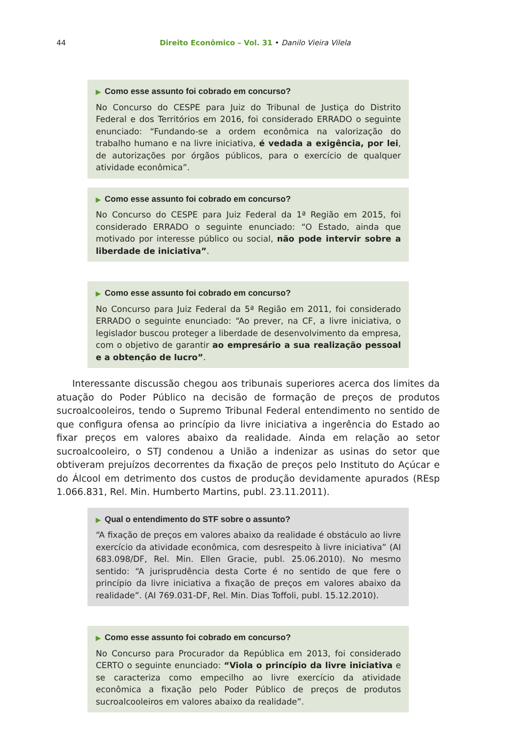44 Direito Econômico – Vol. 31 • Danilo Vieira Vilela
▶ Como esse assunto foi cobrado em concurso?
No Concurso do CESPE para Juiz do Tribunal de Justiça do Distrito Federal e dos Territórios em 2016, foi considerado ERRADO o seguinte enunciado: “Fundando-se a ordem econômica na valorização do trabalho humano e na livre iniciativa, é vedada a exigência, por lei, de autorizações por órgãos públicos, para o exercício de qualquer atividade econômica”.
▶ Como esse assunto foi cobrado em concurso?
No Concurso do CESPE para Juiz Federal da 1ª Região em 2015, foi considerado ERRADO o seguinte enunciado: “O Estado, ainda que motivado por interesse público ou social, não pode intervir sobre a liberdade de iniciativa”.
▶ Como esse assunto foi cobrado em concurso?
No Concurso para Juiz Federal da 5ª Região em 2011, foi considerado ERRADO o seguinte enunciado: “Ao prever, na CF, a livre iniciativa, o legislador buscou proteger a liberdade de desenvolvimento da empresa, com o objetivo de garantir ao empresário a sua realização pessoal e a obtenção de lucro”.
Interessante discussão chegou aos tribunais superiores acerca dos limites da atuação do Poder Público na decisão de formação de preços de produtos sucroalcooleiros, tendo o Supremo Tribunal Federal entendimento no sentido de que configura ofensa ao princípio da livre iniciativa a ingerência do Estado ao fixar preços em valores abaixo da realidade. Ainda em relação ao setor sucroalcooleiro, o STJ condenou a União a indenizar as usinas do setor que obtiveram prejuízos decorrentes da fixação de preços pelo Instituto do Açúcar e do Álcool em detrimento dos custos de produção devidamente apurados (REsp 1.066.831, Rel. Min. Humberto Martins, publ. 23.11.2011).
▶ Qual o entendimento do STF sobre o assunto?
“A fixação de preços em valores abaixo da realidade é obstáculo ao livre exercício da atividade econômica, com desrespeito à livre iniciativa” (AI 683.098/DF, Rel. Min. Ellen Gracie, publ. 25.06.2010). No mesmo sentido: “A jurisprudência desta Corte é no sentido de que fere o princípio da livre iniciativa a fixação de preços em valores abaixo da realidade”. (AI 769.031-DF, Rel. Min. Dias Toffoli, publ. 15.12.2010).
▶ Como esse assunto foi cobrado em concurso?
No Concurso para Procurador da República em 2013, foi considerado CERTO o seguinte enunciado: “Viola o princípio da livre iniciativa e se caracteriza como empecilho ao livre exercício da atividade econômica a fixação pelo Poder Público de preços de produtos sucroalcooleiros em valores abaixo da realidade”.